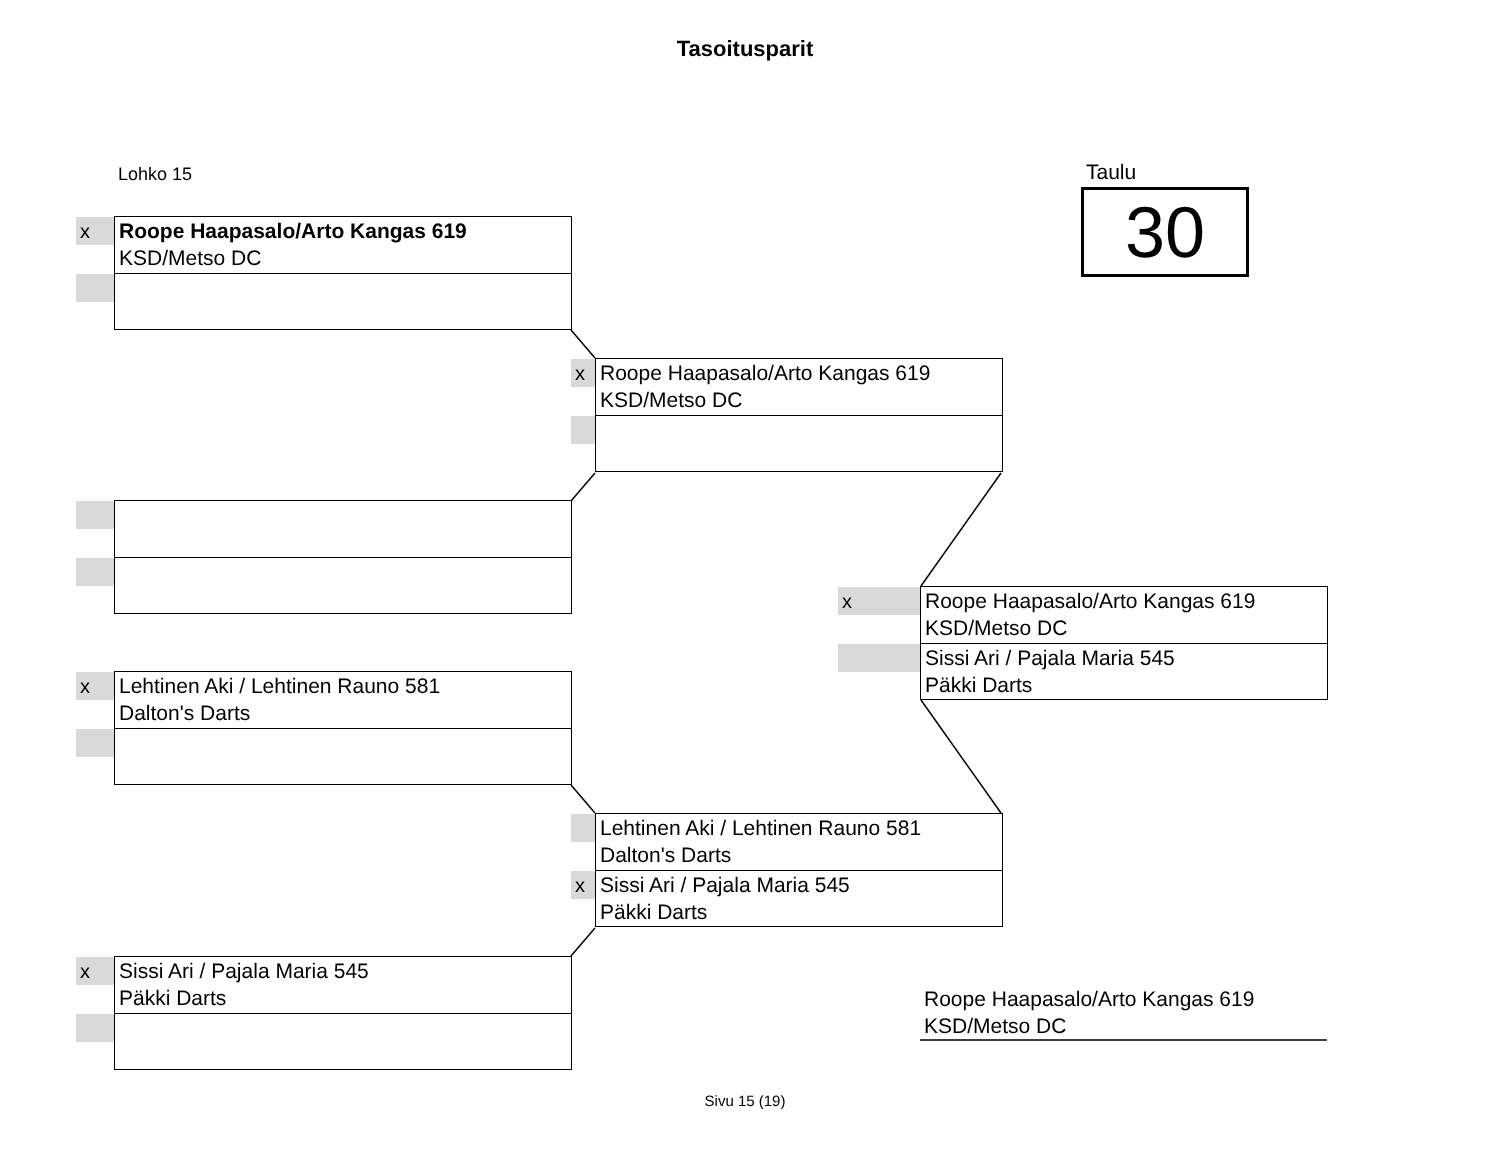Tasoitusparit
Lohko 15 Taulu
30
x
Roope Haapasalo/Arto Kangas 619
KSD/Metso DC
x
Roope Haapasalo/Arto Kangas 619
KSD/Metso DC
x
Roope Haapasalo/Arto Kangas 619
KSD/Metso DC
Sissi Ari / Pajala Maria 545
Päkki Darts
x
Lehtinen Aki / Lehtinen Rauno 581
Dalton's Darts
x
Lehtinen Aki / Lehtinen Rauno 581
Dalton's Darts
Sissi Ari / Pajala Maria 545
Päkki Darts
x
Sissi Ari / Pajala Maria 545
Päkki Darts
Roope Haapasalo/Arto Kangas 619
KSD/Metso DC
Sivu 15 (19)